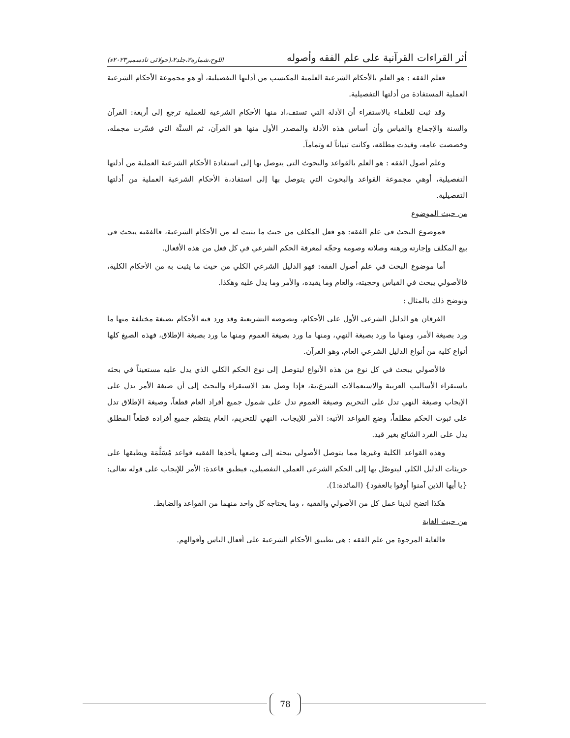أثر القراءات القرآنية على علم الفقه وأصوله اللوح،شماره٣،جلد٢،(جولائی تادسمبر٢٠٢٣ء)
فعلم الفقه : هو العلم بالأحكام الشرعية العلمية المكتسب من أدلتها التفصيلية، أو هو مجموعة الأحكام الشرعية العملية المستفادة من أدلتها التفصيلية.
وقد ثبت للعلماء بالاستقراء أن الأدلة التي تستف،اد منها الأحكام الشرعية للعملية ترجع إلى أربعة: القرآن والسنة والإجماع والقياس وأن أساس هذه الأدلة والمصدر الأول منها هو القرآن، ثم السنَّة التي فسّرت مجمله، وخصصت عامه، وقيدت مطلقه، وكانت تبياناً له وتماماً.
وعلم أصول الفقه : هو العلم بالقواعد والبحوث التي يتوصل بها إلى استفادة الأحكام الشرعية العملية من أدلتها التفصيلية، أوهي مجموعة القواعد والبحوث التي يتوصل بها إلى استفاد،ة الأحكام الشرعية العملية من أدلتها التفصيلية.
من حيث الموضوع
فموضوع البحث في علم الفقه: هو فعل المكلف من حيث ما يثبت له من الأحكام الشرعية، فالفقيه يبحث في بيع المكلف وإجارته ورهنه وصلاته وصومه وحجّه لمعرفة الحكم الشرعي في كل فعل من هذه الأفعال.
أما موضوع البحث في علم أصول الفقه: فهو الدليل الشرعي الكلي من حيث ما يثبت به من الأحكام الكلية، فالأصولي يبحث في القياس وحجيته، والعام وما يقيده، والأمر وما يدل عليه وهكذا.
ونوضح ذلك بالمثال :
الفرقان هو الدليل الشرعي الأول على الأحكام، ونصوصه التشريعية وقد ورد فيه الأحكام بصيغة مختلفة منها ما ورد بصيغة الأمر، ومنها ما ورد بصيغة النهي، ومنها ما ورد بصيغة العموم ومنها ما ورد بصيغة الإطلاق، فهذه الصيغ كلها أنواع كلية من أنواع الدليل الشرعي العام، وهو القرآن.
فالأصولي يبحث في كل نوع من هذه الأنواع ليتوصل إلى نوع الحكم الكلي الذي يدل عليه مستعيناً في بحثه باستقراء الأساليب العربية والاستعمالات الشرع،ية، فإذا وصل بعد الاستقراء والبحث إلى أن صيغة الأمر تدل على الإيجاب وصيغة النهي تدل على التحريم وصيغة العموم تدل على شمول جميع أفراد العام قطعاً، وصيغة الإطلاق تدل على ثبوت الحكم مطلقاً، وضع القواعد الآتية: الأمر للإيجاب، النهي للتحريم، العام ينتظم جميع أفراده قطعاً المطلق يدل على الفرد الشائع بغير قيد.
وهذه القواعد الكلية وغيرها مما يتوصل الأصولي ببحثه إلى وضعها يأخذها الفقيه قواعد مُسَلَّمَة ويطبقها على جزيئات الدليل الكلي ليتوصّل بها إلى الحكم الشرعي العملي التفصيلي، فيطبق قاعدة: الأمر للإيجاب على قوله تعالى: {يا أيها الذين آمنوا أوفوا بالعقود} (المائدة:1).
هكذا اتضح لدينا عمل كل من الأصولي والفقيه ، وما يحتاجه كل واحد منهما من القواعد والضابط.
من حيث الغاية
فالغاية المرجوة من علم الفقه : هي تطبيق الأحكام الشرعية على أفعال الناس وأقوالهم.
78